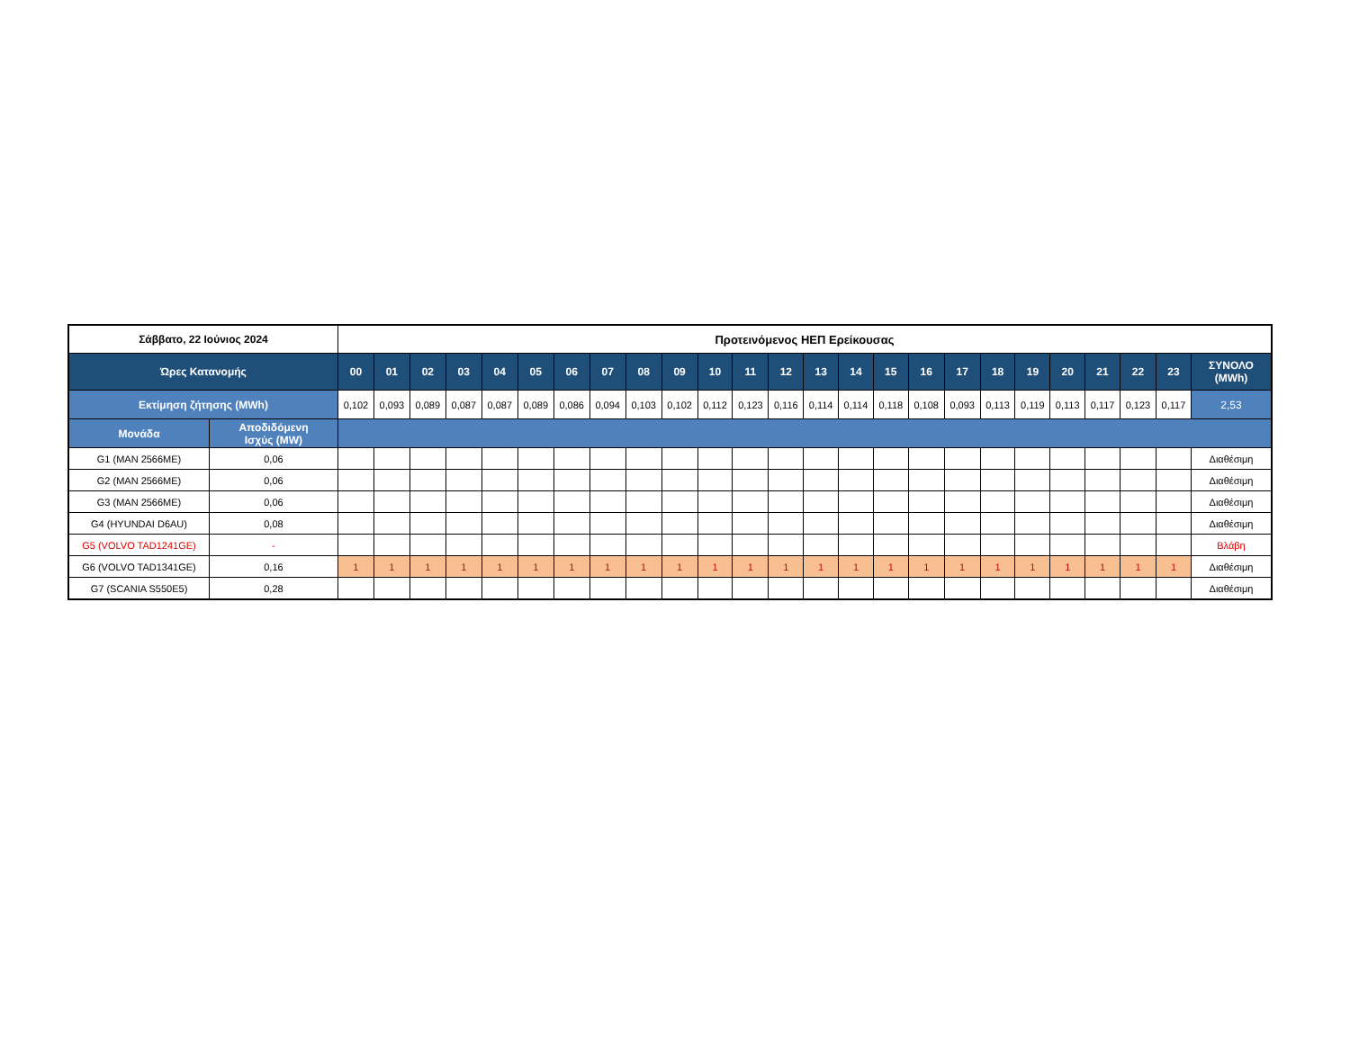| Σάββατο, 22 Ιούνιος 2024 | | Προτεινόμενος ΗΕΠ Ερείκουσας | | | | | | | | | | | | | | | | | | | | | | | | |
| --- | --- | --- | --- | --- | --- | --- | --- | --- | --- | --- | --- | --- | --- | --- | --- | --- | --- | --- | --- | --- | --- | --- | --- | --- | --- | --- |
| Ώρες Κατανομής | | 00 | 01 | 02 | 03 | 04 | 05 | 06 | 07 | 08 | 09 | 10 | 11 | 12 | 13 | 14 | 15 | 16 | 17 | 18 | 19 | 20 | 21 | 22 | 23 | ΣΥΝΟΛΟ (MWh) |
| Εκτίμηση ζήτησης (MWh) | | 0,102 | 0,093 | 0,089 | 0,087 | 0,087 | 0,089 | 0,086 | 0,094 | 0,103 | 0,102 | 0,112 | 0,123 | 0,116 | 0,114 | 0,114 | 0,118 | 0,108 | 0,093 | 0,113 | 0,119 | 0,113 | 0,117 | 0,123 | 0,117 | 2,53 |
| Μονάδα | Αποδιδόμενη Ισχύς (MW) | | | | | | | | | | | | | | | | | | | | | | | | | |
| G1 (MAN 2566ME) | 0,06 | | | | | | | | | | | | | | | | | | | | | | | | | Διαθέσιμη |
| G2 (MAN 2566ME) | 0,06 | | | | | | | | | | | | | | | | | | | | | | | | | Διαθέσιμη |
| G3 (MAN 2566ME) | 0,06 | | | | | | | | | | | | | | | | | | | | | | | | | Διαθέσιμη |
| G4 (HYUNDAI D6AU) | 0,08 | | | | | | | | | | | | | | | | | | | | | | | | | Διαθέσιμη |
| G5 (VOLVO TAD1241GE) | - | | | | | | | | | | | | | | | | | | | | | | | | | Βλάβη |
| G6 (VOLVO TAD1341GE) | 0,16 | 1 | 1 | 1 | 1 | 1 | 1 | 1 | 1 | 1 | 1 | 1 | 1 | 1 | 1 | 1 | 1 | 1 | 1 | 1 | 1 | 1 | 1 | 1 | 1 | Διαθέσιμη |
| G7 (SCANIA S550E5) | 0,28 | | | | | | | | | | | | | | | | | | | | | | | | | Διαθέσιμη |